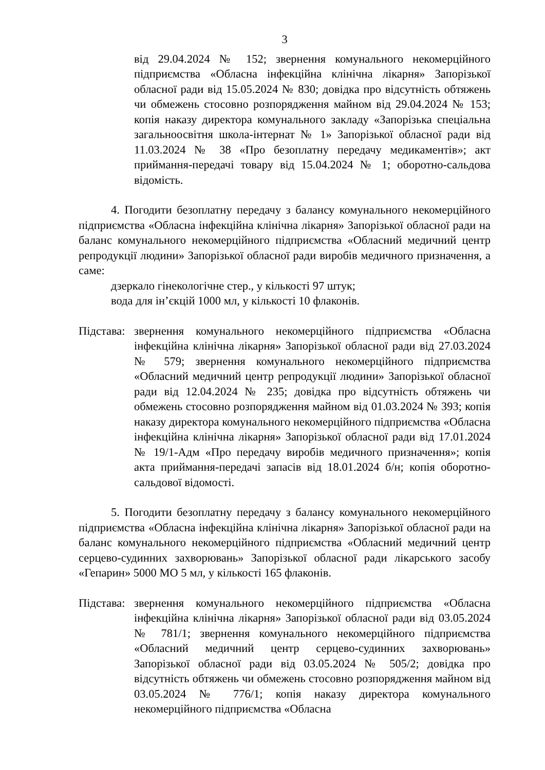3
від 29.04.2024 № 152; звернення комунального некомерційного підприємства «Обласна інфекційна клінічна лікарня» Запорізької обласної ради від 15.05.2024 № 830; довідка про відсутність обтяжень чи обмежень стосовно розпорядження майном від 29.04.2024 № 153; копія наказу директора комунального закладу «Запорізька спеціальна загальноосвітня школа-інтернат № 1» Запорізької обласної ради від 11.03.2024 № 38 «Про безоплатну передачу медикаментів»; акт приймання-передачі товару від 15.04.2024 № 1; оборотно-сальдова відомість.
4. Погодити безоплатну передачу з балансу комунального некомерційного підприємства «Обласна інфекційна клінічна лікарня» Запорізької обласної ради на баланс комунального некомерційного підприємства «Обласний медичний центр репродукції людини» Запорізької обласної ради виробів медичного призначення, а саме:
дзеркало гінекологічне стер., у кількості 97 штук;
вода для ін’єкцій 1000 мл, у кількості 10 флаконів.
Підстава:
звернення комунального некомерційного підприємства «Обласна інфекційна клінічна лікарня» Запорізької обласної ради від 27.03.2024 № 579; звернення комунального некомерційного підприємства «Обласний медичний центр репродукції людини» Запорізької обласної ради від 12.04.2024 № 235; довідка про відсутність обтяжень чи обмежень стосовно розпорядження майном від 01.03.2024 № 393; копія наказу директора комунального некомерційного підприємства «Обласна інфекційна клінічна лікарня» Запорізької обласної ради від 17.01.2024 № 19/1-Адм «Про передачу виробів медичного призначення»; копія акта приймання-передачі запасів від 18.01.2024 б/н; копія оборотно-сальдової відомості.
5. Погодити безоплатну передачу з балансу комунального некомерційного підприємства «Обласна інфекційна клінічна лікарня» Запорізької обласної ради на баланс комунального некомерційного підприємства «Обласний медичний центр серцево-судинних захворювань» Запорізької обласної ради лікарського засобу «Гепарин» 5000 МО 5 мл, у кількості 165 флаконів.
Підстава:
звернення комунального некомерційного підприємства «Обласна інфекційна клінічна лікарня» Запорізької обласної ради від 03.05.2024 № 781/1; звернення комунального некомерційного підприємства «Обласний медичний центр серцево-судинних захворювань» Запорізької обласної ради від 03.05.2024 № 505/2; довідка про відсутність обтяжень чи обмежень стосовно розпорядження майном від 03.05.2024 № 776/1; копія наказу директора комунального некомерційного підприємства «Обласна